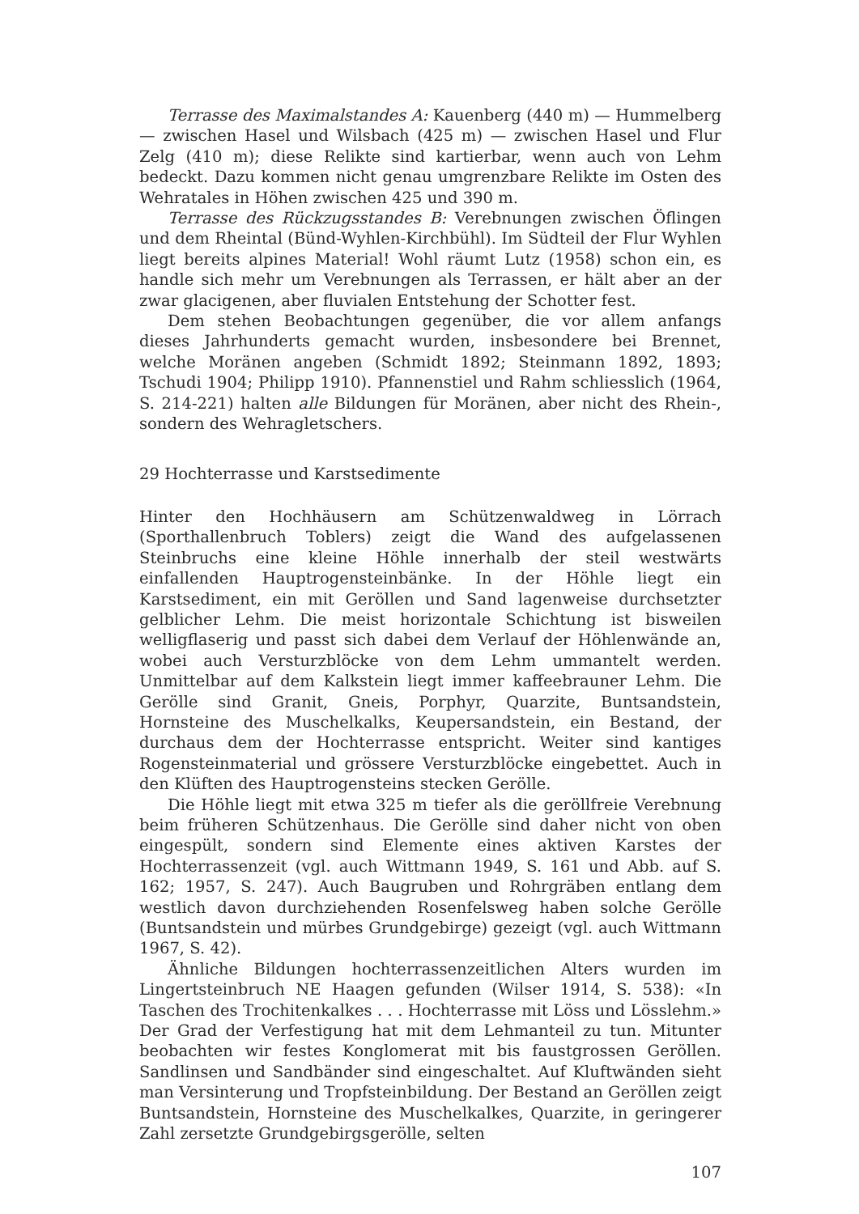Terrasse des Maximalstandes A: Kauenberg (440 m) — Hummelberg — zwischen Hasel und Wilsbach (425 m) — zwischen Hasel und Flur Zelg (410 m); diese Relikte sind kartierbar, wenn auch von Lehm bedeckt. Dazu kommen nicht genau umgrenzbare Relikte im Osten des Wehratales in Höhen zwischen 425 und 390 m.
Terrasse des Rückzugsstandes B: Verebnungen zwischen Öflingen und dem Rheintal (Bünd-Wyhlen-Kirchbühl). Im Südteil der Flur Wyhlen liegt bereits alpines Material! Wohl räumt Lutz (1958) schon ein, es handle sich mehr um Verebnungen als Terrassen, er hält aber an der zwar glacigenen, aber fluvialen Entstehung der Schotter fest.
Dem stehen Beobachtungen gegenüber, die vor allem anfangs dieses Jahrhunderts gemacht wurden, insbesondere bei Brennet, welche Moränen angeben (Schmidt 1892; Steinmann 1892, 1893; Tschudi 1904; Philipp 1910). Pfannenstiel und Rahm schliesslich (1964, S. 214-221) halten alle Bildungen für Moränen, aber nicht des Rhein-, sondern des Wehragletschers.
29 Hochterrasse und Karstsedimente
Hinter den Hochhäusern am Schützenwaldweg in Lörrach (Sporthallenbruch Toblers) zeigt die Wand des aufgelassenen Steinbruchs eine kleine Höhle innerhalb der steil westwärts einfallenden Hauptrogensteinbänke. In der Höhle liegt ein Karstsediment, ein mit Geröllen und Sand lagenweise durchsetzter gelblicher Lehm. Die meist horizontale Schichtung ist bisweilen welligflaserig und passt sich dabei dem Verlauf der Höhlenwände an, wobei auch Versturzblöcke von dem Lehm ummantelt werden. Unmittelbar auf dem Kalkstein liegt immer kaffeebrauner Lehm. Die Gerölle sind Granit, Gneis, Porphyr, Quarzite, Buntsandstein, Hornsteine des Muschelkalks, Keupersandstein, ein Bestand, der durchaus dem der Hochterrasse entspricht. Weiter sind kantiges Rogensteinmaterial und grössere Versturzblöcke eingebettet. Auch in den Klüften des Hauptrogensteins stecken Gerölle.
Die Höhle liegt mit etwa 325 m tiefer als die geröllfreie Verebnung beim früheren Schützenhaus. Die Gerölle sind daher nicht von oben eingespült, sondern sind Elemente eines aktiven Karstes der Hochterrassenzeit (vgl. auch Wittmann 1949, S. 161 und Abb. auf S. 162; 1957, S. 247). Auch Baugruben und Rohrgräben entlang dem westlich davon durchziehenden Rosenfelsweg haben solche Gerölle (Buntsandstein und mürbes Grundgebirge) gezeigt (vgl. auch Wittmann 1967, S. 42).
Ähnliche Bildungen hochterrassenzeitlichen Alters wurden im Lingertsteinbruch NE Haagen gefunden (Wilser 1914, S. 538): «In Taschen des Trochitenkalkes . . . Hochterrasse mit Löss und Lösslehm.» Der Grad der Verfestigung hat mit dem Lehmanteil zu tun. Mitunter beobachten wir festes Konglomerat mit bis faustgrossen Geröllen. Sandlinsen und Sandbänder sind eingeschaltet. Auf Kluftwänden sieht man Versinterung und Tropfsteinbildung. Der Bestand an Geröllen zeigt Buntsandstein, Hornsteine des Muschelkalkes, Quarzite, in geringerer Zahl zersetzte Grundgebirgsgerölle, selten
107